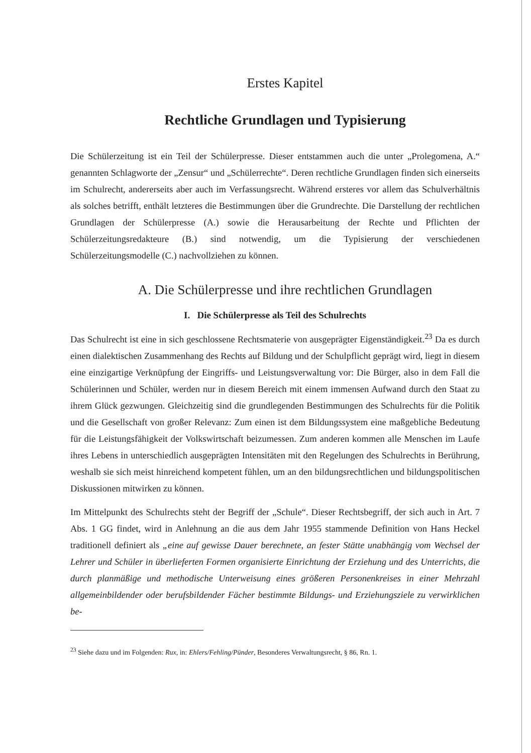Erstes Kapitel
Rechtliche Grundlagen und Typisierung
Die Schülerzeitung ist ein Teil der Schülerpresse. Dieser entstammen auch die unter „Prolegomena, A.“ genannten Schlagworte der „Zensur“ und „Schülerrechte“. Deren rechtliche Grundlagen finden sich einerseits im Schulrecht, andererseits aber auch im Verfassungsrecht. Während ersteres vor allem das Schulverhältnis als solches betrifft, enthält letzteres die Bestimmungen über die Grundrechte. Die Darstellung der rechtlichen Grundlagen der Schülerpresse (A.) sowie die Herausarbeitung der Rechte und Pflichten der Schülerzeitungsredakteure (B.) sind notwendig, um die Typisierung der verschiedenen Schülerzeitungsmodelle (C.) nachvollziehen zu können.
A. Die Schülerpresse und ihre rechtlichen Grundlagen
I. Die Schülerpresse als Teil des Schulrechts
Das Schulrecht ist eine in sich geschlossene Rechtsmaterie von ausgeprägter Eigenständigkeit.<sup>23</sup> Da es durch einen dialektischen Zusammenhang des Rechts auf Bildung und der Schulpflicht geprägt wird, liegt in diesem eine einzigartige Verknüpfung der Eingriffs- und Leistungsverwaltung vor: Die Bürger, also in dem Fall die Schülerinnen und Schüler, werden nur in diesem Bereich mit einem immensen Aufwand durch den Staat zu ihrem Glück gezwungen. Gleichzeitig sind die grundlegenden Bestimmungen des Schulrechts für die Politik und die Gesellschaft von großer Relevanz: Zum einen ist dem Bildungssystem eine maßgebliche Bedeutung für die Leistungsfähigkeit der Volkswirtschaft beizumessen. Zum anderen kommen alle Menschen im Laufe ihres Lebens in unterschiedlich ausgeprägten Intensitäten mit den Regelungen des Schulrechts in Berührung, weshalb sie sich meist hinreichend kompetent fühlen, um an den bildungsrechtlichen und bildungspolitischen Diskussionen mitwirken zu können.
Im Mittelpunkt des Schulrechts steht der Begriff der „Schule“. Dieser Rechtsbegriff, der sich auch in Art. 7 Abs. 1 GG findet, wird in Anlehnung an die aus dem Jahr 1955 stammende Definition von Hans Heckel traditionell definiert als „eine auf gewisse Dauer berechnete, an fester Stätte unabhängig vom Wechsel der Lehrer und Schüler in überlieferten Formen organisierte Einrichtung der Erziehung und des Unterrichts, die durch planmäßige und methodische Unterweisung eines größeren Personenkreises in einer Mehrzahl allgemeinbildender oder berufsbildender Fächer bestimmte Bildungs- und Erziehungsziele zu verwirklichen be-
<sup>23</sup> Siehe dazu und im Folgenden: Rux, in: Ehlers/Fehling/Pünder, Besonderes Verwaltungsrecht, § 86, Rn. 1.